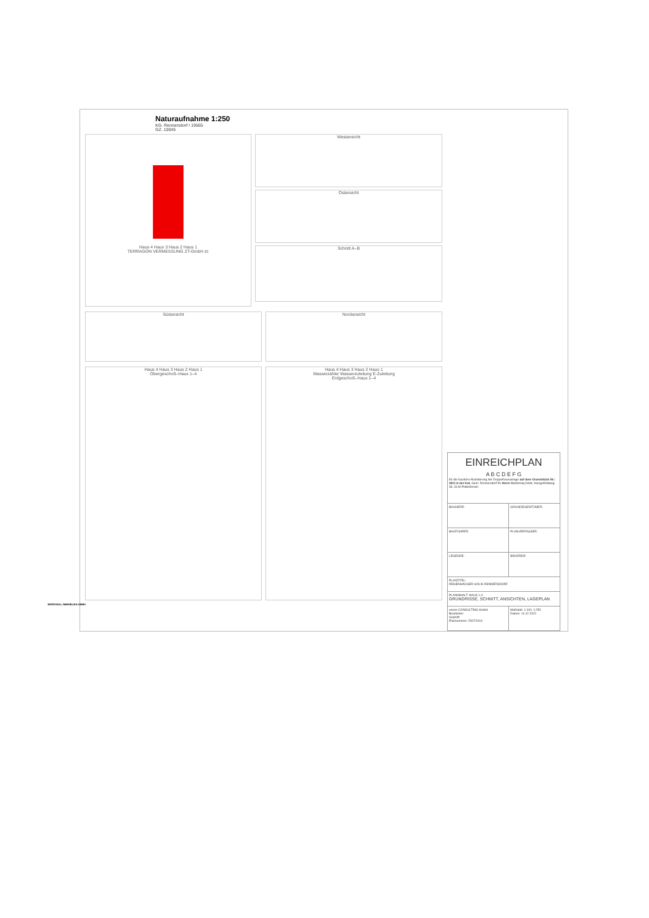Naturaufnahme 1:250
KG. Rennersdorf / 19565
GZ. 10045
Haus 4 Haus 3 Haus 2 Haus 1
TERRAGON VERMESSUNG ZT-GmbH zt:
Westansicht
Ostansicht
Schnitt A–B
Südansicht Nordansicht
Haus 4 Haus 3 Haus 2 Haus 1
Obergeschoß–Haus 1–4
Haus 4 Haus 3 Haus 2 Haus 1
Wasserzähler Wasserzuleitung E-Zuleitung
Erdgeschoß–Haus 1–4
| EINREICHPLAN A B C D E F G für die bauliche Abänderung der Doppelhausanlage auf dem Grundstück Nr.: 34/1 in der Kat. Gem. Rennersdorf für Herrn Bartlomiej Holik, Hungerfeldweg 36, 3140 Pottenbrunn | |
| BAUHERR: | GRUNDEIGENTÜMER: |
| BAUFÜHRER: | PLANVERFASSER: |
| LEGENDE: | BEHÖRDE: |
| PLANTITEL: REIHENHÄUSER HOLIK-RENNERSDORF | |
| PLANINHALT: HAUS 1-4 GRUNDRISSE, SCHNITT, ANSICHTEN, LAGEPLAN | |
| xenon CONSULTING GmbH. Bearbeiter: Geprüft: Plannummer: 2507/2016 | Maßstab: 1:100, 1:250 Datum: 14.12.2022 |
BERESWILL IMMOBILIEN GMBH